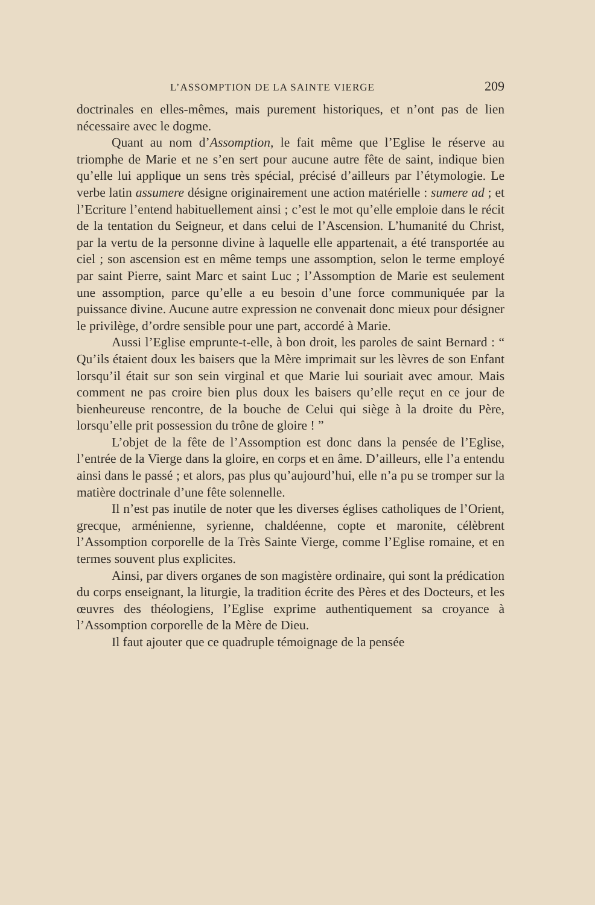L’ASSOMPTION DE LA SAINTE VIERGE 209
doctrinales en elles-mêmes, mais purement historiques, et n’ont pas de lien nécessaire avec le dogme.
Quant au nom d’Assomption, le fait même que l’Eglise le réserve au triomphe de Marie et ne s’en sert pour aucune autre fête de saint, indique bien qu’elle lui applique un sens très spécial, précisé d’ailleurs par l’étymologie. Le verbe latin assumere désigne originairement une action matérielle : sumere ad ; et l’Ecriture l’entend habituellement ainsi ; c’est le mot qu’elle emploie dans le récit de la tentation du Seigneur, et dans celui de l’Ascension. L’humanité du Christ, par la vertu de la personne divine à laquelle elle appartenait, a été transportée au ciel ; son ascension est en même temps une assomption, selon le terme employé par saint Pierre, saint Marc et saint Luc ; l’Assomption de Marie est seulement une assomption, parce qu’elle a eu besoin d’une force communiquée par la puissance divine. Aucune autre expression ne convenait donc mieux pour désigner le privilège, d’ordre sensible pour une part, accordé à Marie.
Aussi l’Eglise emprunte-t-elle, à bon droit, les paroles de saint Bernard : “ Qu’ils étaient doux les baisers que la Mère imprimait sur les lèvres de son Enfant lorsqu’il était sur son sein virginal et que Marie lui souriait avec amour. Mais comment ne pas croire bien plus doux les baisers qu’elle reçut en ce jour de bienheureuse rencontre, de la bouche de Celui qui siège à la droite du Père, lorsqu’elle prit possession du trône de gloire ! ”
L’objet de la fête de l’Assomption est donc dans la pensée de l’Eglise, l’entrée de la Vierge dans la gloire, en corps et en âme. D’ailleurs, elle l’a entendu ainsi dans le passé ; et alors, pas plus qu’aujourd’hui, elle n’a pu se tromper sur la matière doctrinale d’une fête solennelle.
Il n’est pas inutile de noter que les diverses églises catholiques de l’Orient, grecque, arménienne, syrienne, chaldéenne, copte et maronite, célèbrent l’Assomption corporelle de la Très Sainte Vierge, comme l’Eglise romaine, et en termes souvent plus explicites.
Ainsi, par divers organes de son magistère ordinaire, qui sont la prédication du corps enseignant, la liturgie, la tradition écrite des Pères et des Docteurs, et les œuvres des théologiens, l’Eglise exprime authentiquement sa croyance à l’Assomption corporelle de la Mère de Dieu.
Il faut ajouter que ce quadruple témoignage de la pensée